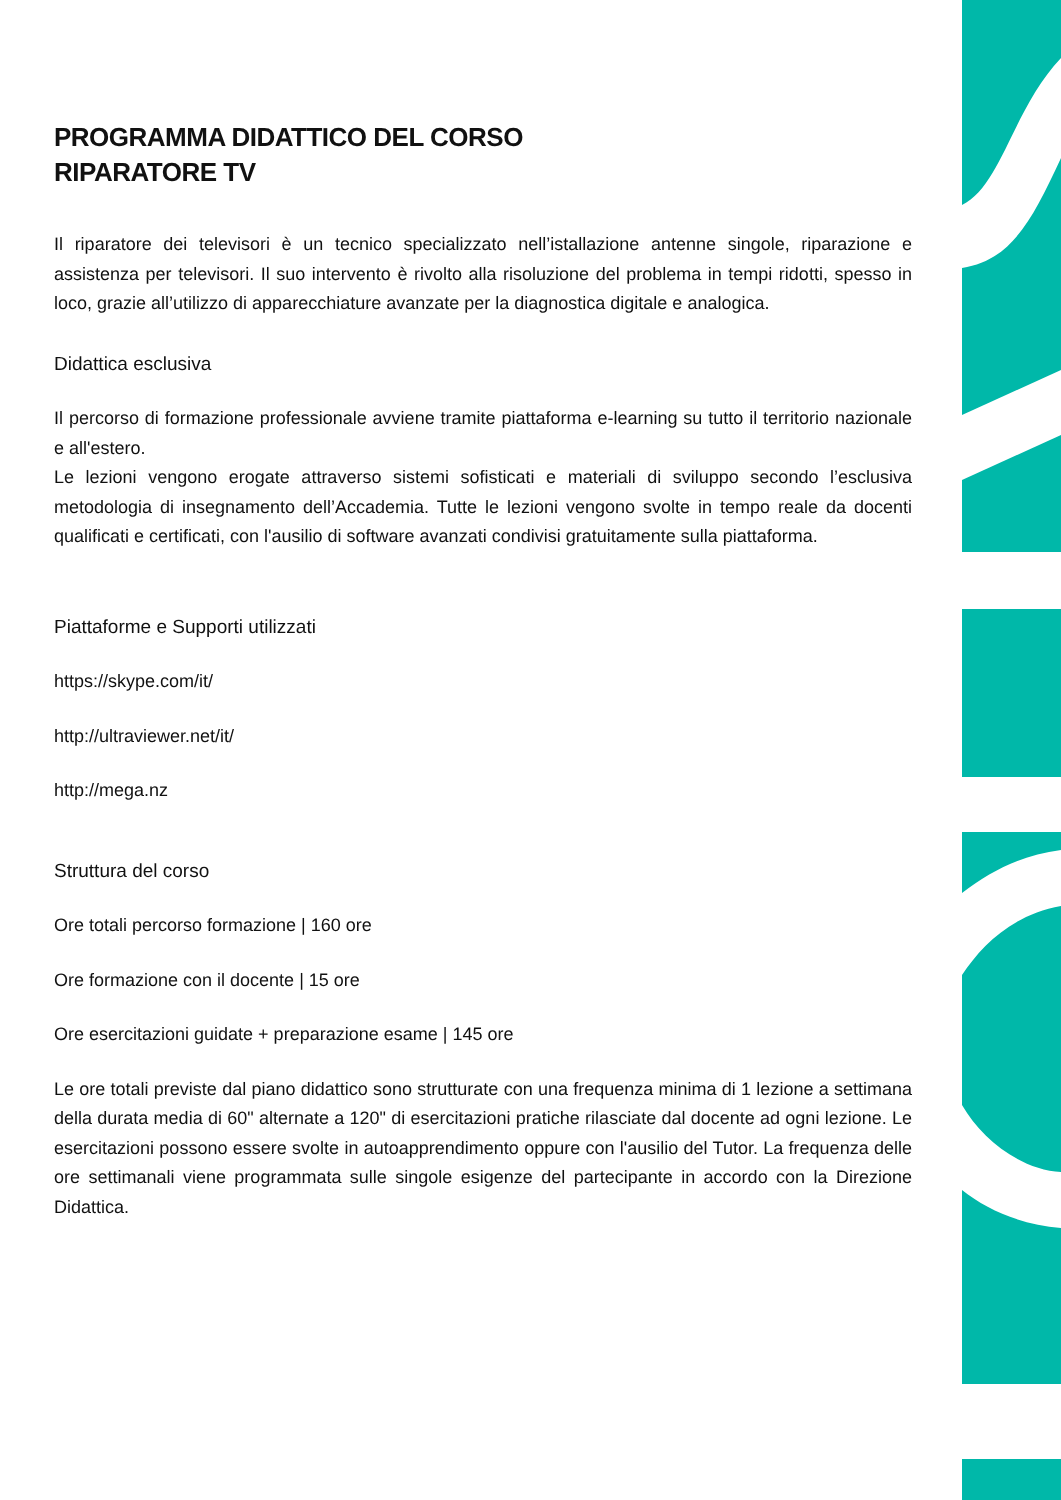PROGRAMMA DIDATTICO DEL CORSO
RIPARATORE TV
Il riparatore dei televisori è un tecnico specializzato nell’istallazione antenne singole, riparazione e assistenza per televisori. Il suo intervento è rivolto alla risoluzione del problema in tempi ridotti, spesso in loco, grazie all’utilizzo di apparecchiature avanzate per la diagnostica digitale e analogica.
Didattica esclusiva
Il percorso di formazione professionale avviene tramite piattaforma e-learning su tutto il territorio nazionale e all'estero.
Le lezioni vengono erogate attraverso sistemi sofisticati e materiali di sviluppo secondo l’esclusiva metodologia di insegnamento dell’Accademia. Tutte le lezioni vengono svolte in tempo reale da docenti qualificati e certificati, con l'ausilio di software avanzati condivisi gratuitamente sulla piattaforma.
Piattaforme e Supporti utilizzati
https://skype.com/it/
http://ultraviewer.net/it/
http://mega.nz
Struttura del corso
Ore totali percorso formazione | 160 ore
Ore formazione con il docente | 15 ore
Ore esercitazioni guidate + preparazione esame | 145 ore
Le ore totali previste dal piano didattico sono strutturate con una frequenza minima di 1 lezione a settimana della durata media di 60" alternate a 120" di esercitazioni pratiche rilasciate dal docente ad ogni lezione. Le esercitazioni possono essere svolte in autoapprendimento oppure con l'ausilio del Tutor. La frequenza delle ore settimanali viene programmata sulle singole esigenze del partecipante in accordo con la Direzione Didattica.